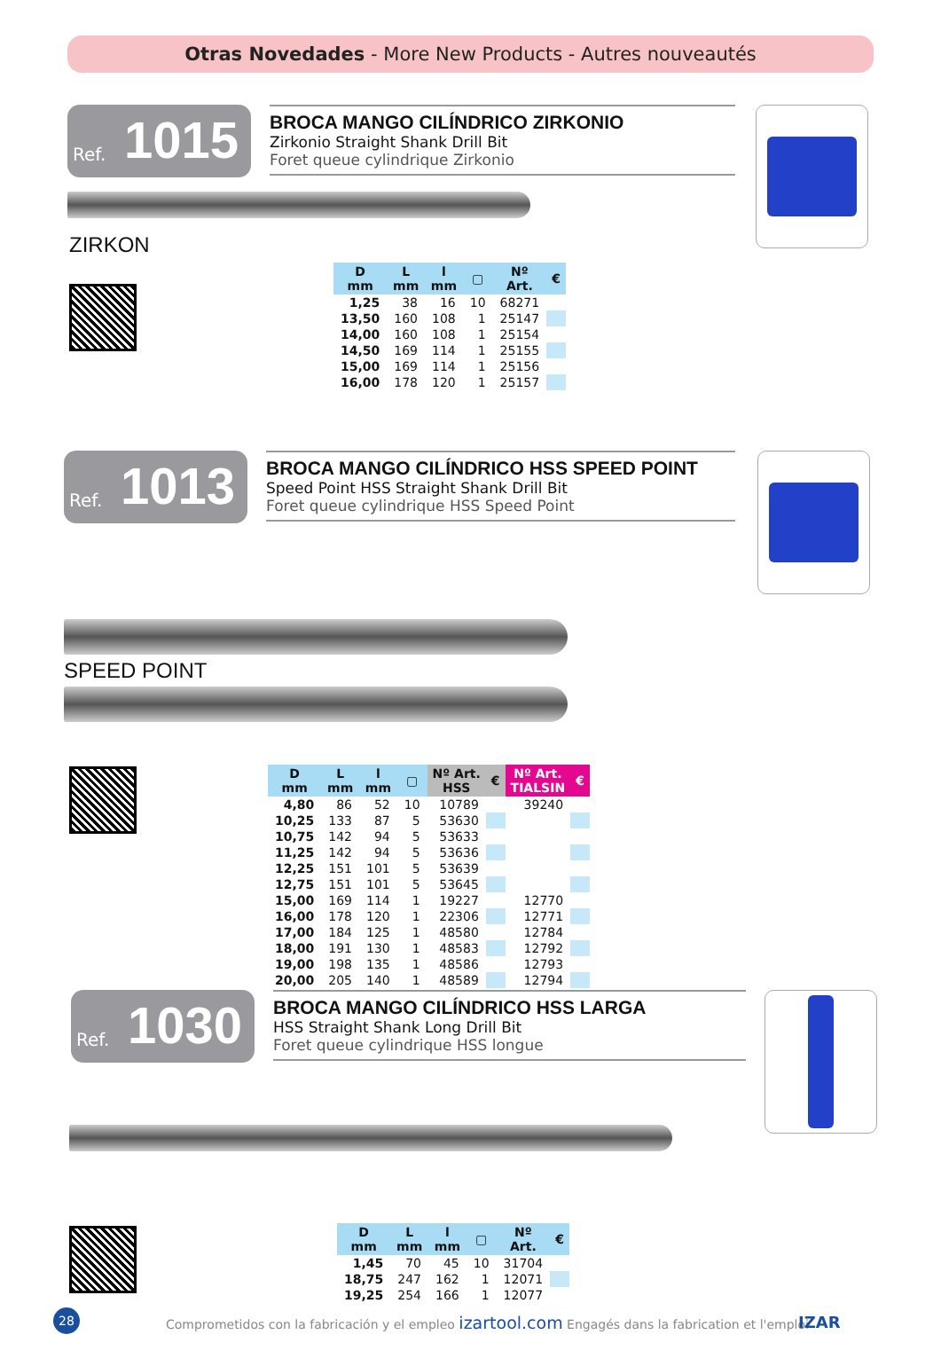Otras Novedades - More New Products - Autres nouveautés
Ref. 1015
BROCA MANGO CILÍNDRICO ZIRKONIO
Zirkonio Straight Shank Drill Bit
Foret queue cylindrique Zirkonio
ZIRKON
| D mm | L mm | l mm | ▢ | Nº Art. | € |
| --- | --- | --- | --- | --- | --- |
| 1,25 | 38 | 16 | 10 | 68271 | |
| 13,50 | 160 | 108 | 1 | 25147 | |
| 14,00 | 160 | 108 | 1 | 25154 | |
| 14,50 | 169 | 114 | 1 | 25155 | |
| 15,00 | 169 | 114 | 1 | 25156 | |
| 16,00 | 178 | 120 | 1 | 25157 | |
Ref. 1013
BROCA MANGO CILÍNDRICO HSS SPEED POINT
Speed Point HSS Straight Shank Drill Bit
Foret queue cylindrique HSS Speed Point
SPEED POINT
| D mm | L mm | l mm | ▢ | Nº Art. HSS | € | Nº Art. TIALSIN | € |
| --- | --- | --- | --- | --- | --- | --- | --- |
| 4,80 | 86 | 52 | 10 | 10789 | | 39240 | |
| 10,25 | 133 | 87 | 5 | 53630 | | | |
| 10,75 | 142 | 94 | 5 | 53633 | | | |
| 11,25 | 142 | 94 | 5 | 53636 | | | |
| 12,25 | 151 | 101 | 5 | 53639 | | | |
| 12,75 | 151 | 101 | 5 | 53645 | | | |
| 15,00 | 169 | 114 | 1 | 19227 | | 12770 | |
| 16,00 | 178 | 120 | 1 | 22306 | | 12771 | |
| 17,00 | 184 | 125 | 1 | 48580 | | 12784 | |
| 18,00 | 191 | 130 | 1 | 48583 | | 12792 | |
| 19,00 | 198 | 135 | 1 | 48586 | | 12793 | |
| 20,00 | 205 | 140 | 1 | 48589 | | 12794 | |
Ref. 1030
BROCA MANGO CILÍNDRICO HSS LARGA
HSS Straight Shank Long Drill Bit
Foret queue cylindrique HSS longue
| D mm | L mm | l mm | ▢ | Nº Art. | € |
| --- | --- | --- | --- | --- | --- |
| 1,45 | 70 | 45 | 10 | 31704 | |
| 18,75 | 247 | 162 | 1 | 12071 | |
| 19,25 | 254 | 166 | 1 | 12077 | |
28 Comprometidos con la fabricación y el empleo izartool.com Engagés dans la fabrication et l'emploi IZAR